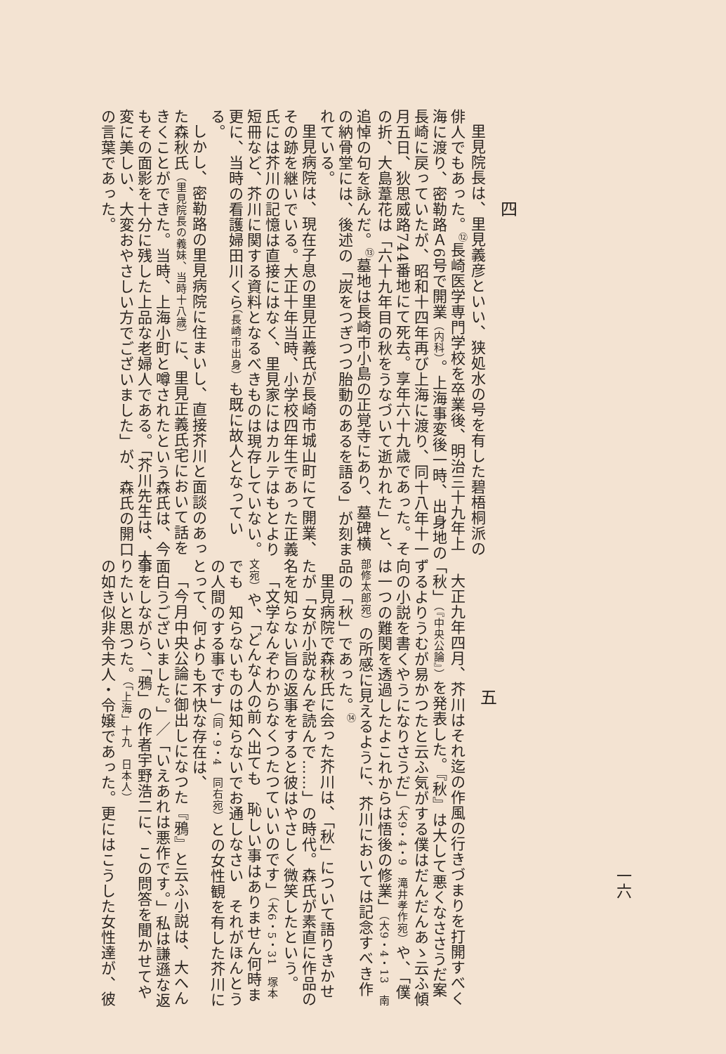四
里見院長は、里見義彦といい、狭処水の号を有した碧梧桐派の俳人でもあった。<sup>⑫</sup>長崎医学専門学校を卒業後、明治三十九年上海に渡り、密勒路Ａ6号で開業（内科）。上海事変後一時、出身地の長崎に戻っていたが、昭和十四年再び上海に渡り、同十八年十一月五日、狄思威路744番地にて死去。享年六十九歳であった。その折、大島葦花は「六十九年目の秋をうなづいて逝かれた」と、追悼の句を詠んだ。<sup>⑬</sup>墓地は長崎市小島の正覚寺にあり、墓碑横の納骨堂には、後述の「炭をつぎつつ胎動のあるを語る」が刻まれている。
里見病院は、現在子息の里見正義氏が長崎市城山町にて開業、その跡を継いでいる。大正十年当時、小学校四年生であった正義氏には芥川の記憶は直接にはなく、里見家にはカルテはもとより短冊など、芥川に関する資料となるべきものは現存していない。更に、当時の看護婦田川くら（長崎市出身）も既に故人となっている。
しかし、密勒路の里見病院に住まいし、直接芥川と面談のあった森秋氏（里見院長の義妹、当時十八歳）に、里見正義氏宅において話をきくことができた。当時、上海小町と噂されたという森氏は、今もその面影を十分に残した上品な老婦人である。「芥川先生は、大変に美しい、大変おやさしい方でございました」が、森氏の開口の言葉であった。
五
大正九年四月、芥川はそれ迄の作風の行きづまりを打開すべく「秋」（『中央公論』）を発表した。『秋』は大して悪くなささうだ案ずるよりうむが易かつたと云ふ気がする僕はだんだんあゝ云ふ傾向の小説を書くやうになりさうだ」（大9・4・9　滝井孝作宛）や、「僕は一つの難関を透過したよこれからは悟後の修業」（大9・4・13　南部修太郎宛）の所感に見えるように、芥川においては記念すべき作品の「秋」であった。<sup>⑭</sup>
里見病院で森秋氏に会った芥川は、「秋」について語りきかせたが「女が小説なんぞ読んで……」の時代。森氏が素直に作品の名を知らない旨の返事をすると彼はやさしく微笑したという。
「文学なんぞわからなくつたつていいのです」（大6・5・31　塚本文宛）や、「どんな人の前へ出ても　恥しい事はありません何時までも　知らないものは知らないでお通しなさい　それがほんとうの人間のする事です」（同・9・4　同右宛）との女性観を有した芥川にとって、何よりも不快な存在は、
「今月中央公論に御出しになつた『鴉』と云ふ小説は、大へん面白うございました。」／「いえあれは悪作です。」私は謙遜な返事をしながら、「鴉」の作者宇野浩二に、この問答を聞かせてやりたいと思つた。（「上海」十九　日本人）
の如き似非令夫人・令嬢であった。更にはこうした女性達が、彼
一六